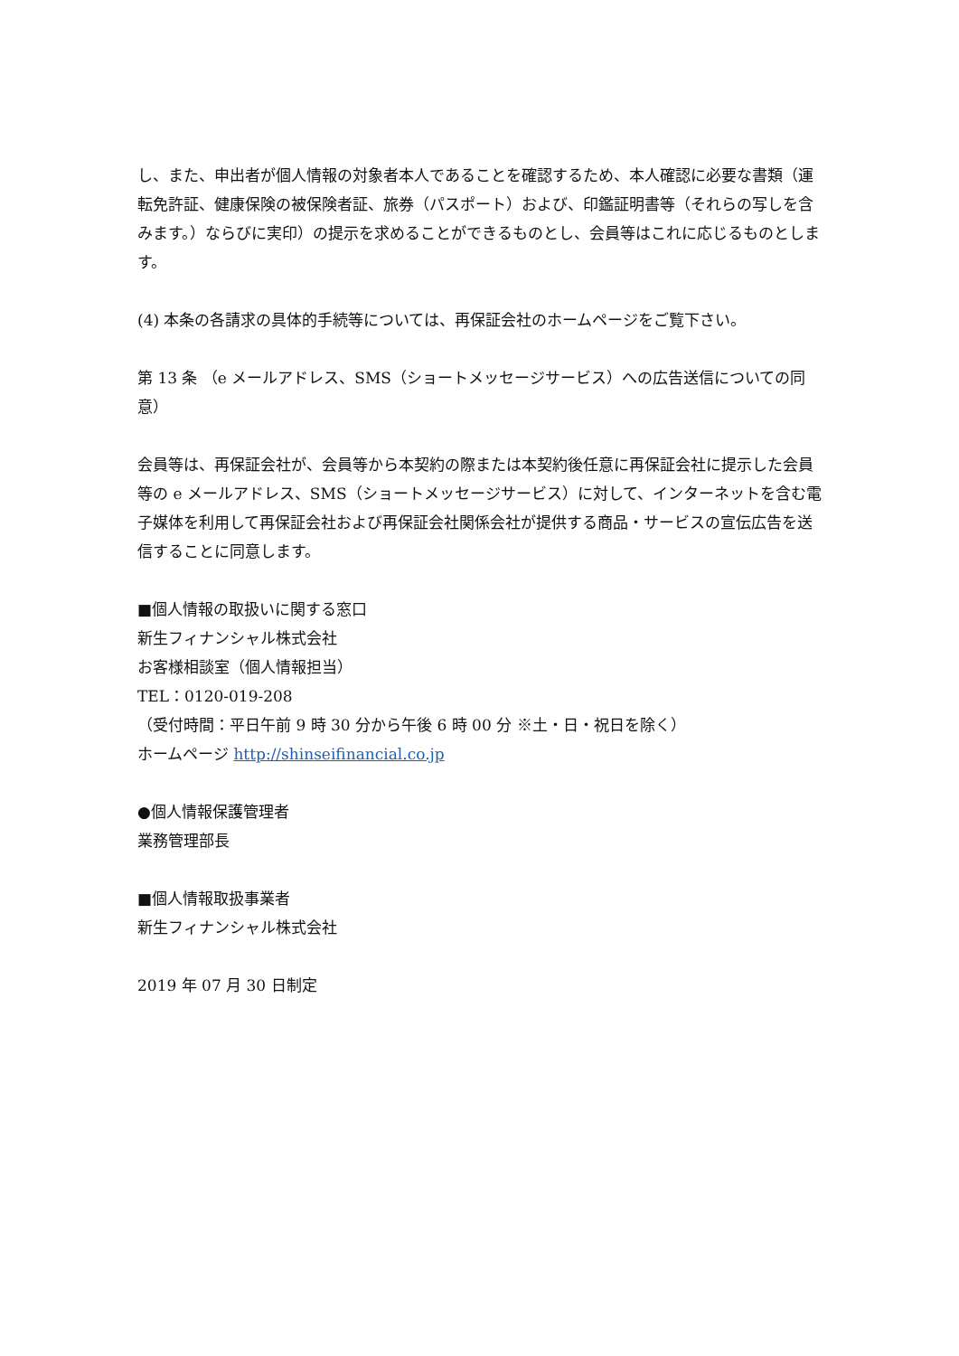し、また、申出者が個人情報の対象者本人であることを確認するため、本人確認に必要な書類（運転免許証、健康保険の被保険者証、旅券（パスポート）および、印鑑証明書等（それらの写しを含みます。）ならびに実印）の提示を求めることができるものとし、会員等はこれに応じるものとします。
(4) 本条の各請求の具体的手続等については、再保証会社のホームページをご覧下さい。
第 13 条 （e メールアドレス、SMS（ショートメッセージサービス）への広告送信についての同意）
会員等は、再保証会社が、会員等から本契約の際または本契約後任意に再保証会社に提示した会員等の e メールアドレス、SMS（ショートメッセージサービス）に対して、インターネットを含む電子媒体を利用して再保証会社および再保証会社関係会社が提供する商品・サービスの宣伝広告を送信することに同意します。
■個人情報の取扱いに関する窓口
新生フィナンシャル株式会社
お客様相談室（個人情報担当）
TEL：0120-019-208
（受付時間：平日午前 9 時 30 分から午後 6 時 00 分 ※土・日・祝日を除く）
ホームページ http://shinseifinancial.co.jp
●個人情報保護管理者
業務管理部長
■個人情報取扱事業者
新生フィナンシャル株式会社
2019 年 07 月 30 日制定